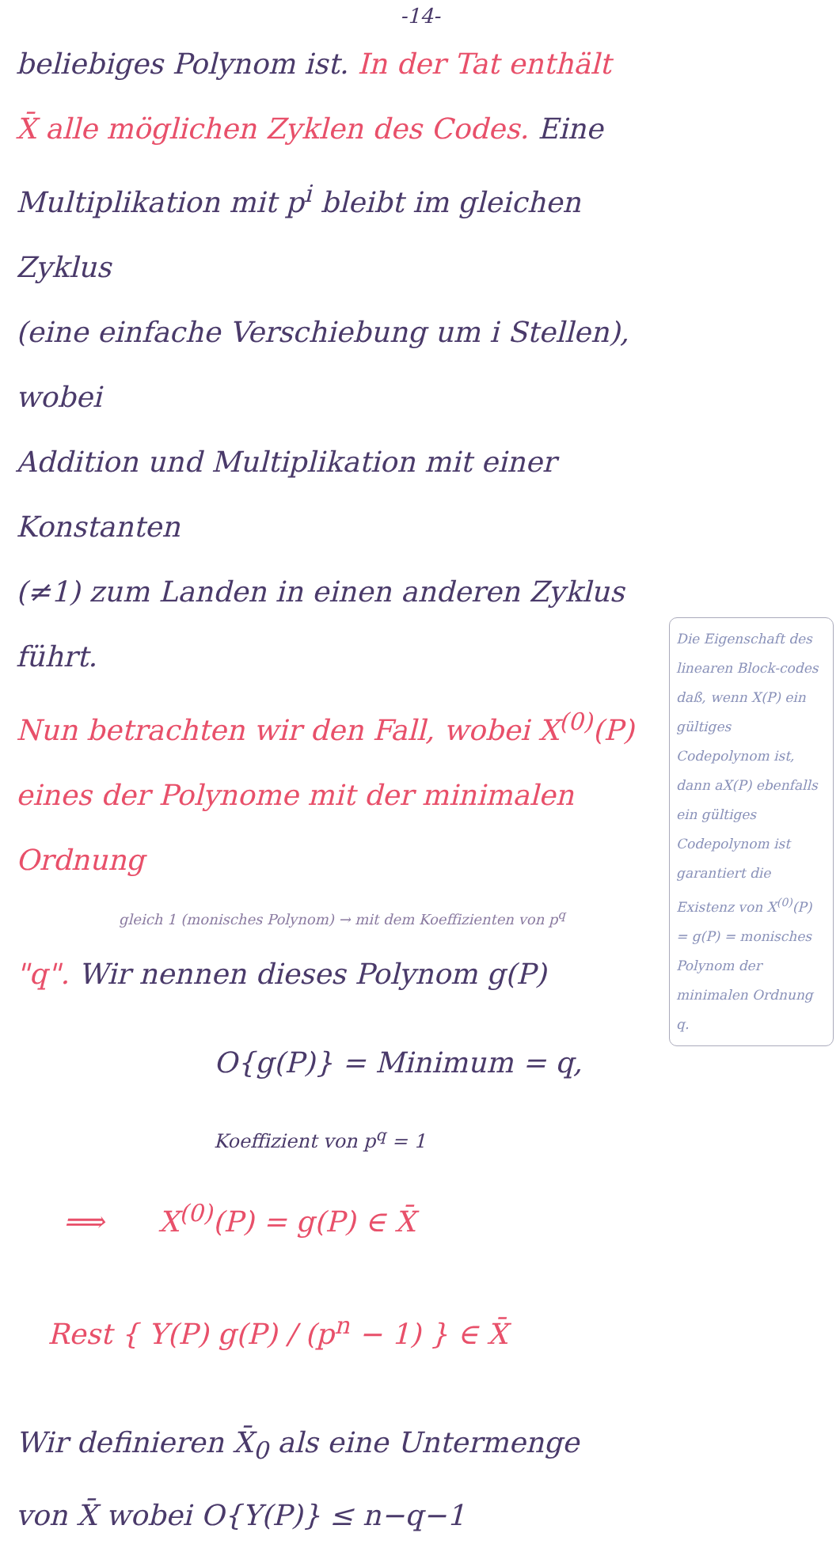-14-
beliebiges Polynom ist. In der Tat enthält
X̄ alle möglichen Zyklen des Codes. Eine
Multiplikation mit p<sup>i</sup> bleibt im gleichen Zyklus
(eine einfache Verschiebung um i Stellen), wobei
Addition und Multiplikation mit einer Konstanten
(≠1) zum Landen in einen anderen Zyklus
führt.
Nun betrachten wir den Fall, wobei X<sup>(0)</sup>(P)
eines der Polynome mit der minimalen Ordnung
gleich 1 (monisches Polynom) → mit dem Koeffizienten von p<sup>q</sup>
"q". Wir nennen dieses Polynom g(P)
O{g(P)} = Minimum = q,
Koeffizient von p<sup>q</sup> = 1
⟹ X<sup>(0)</sup>(P) = g(P) ∈ X̄
Rest { Y(P) g(P) / (p<sup>n</sup> − 1) } ∈ X̄
Wir definieren X̄<sub>0</sub> als eine Untermenge
von X̄ wobei O{Y(P)} ≤ n−q−1
Die Eigenschaft des linearen Block-codes daß, wenn X(P) ein gültiges Codepolynom ist, dann aX(P) ebenfalls ein gültiges Codepolynom ist garantiert die Existenz von X<sup>(0)</sup>(P) = g(P) = monisches Polynom der minimalen Ordnung q.